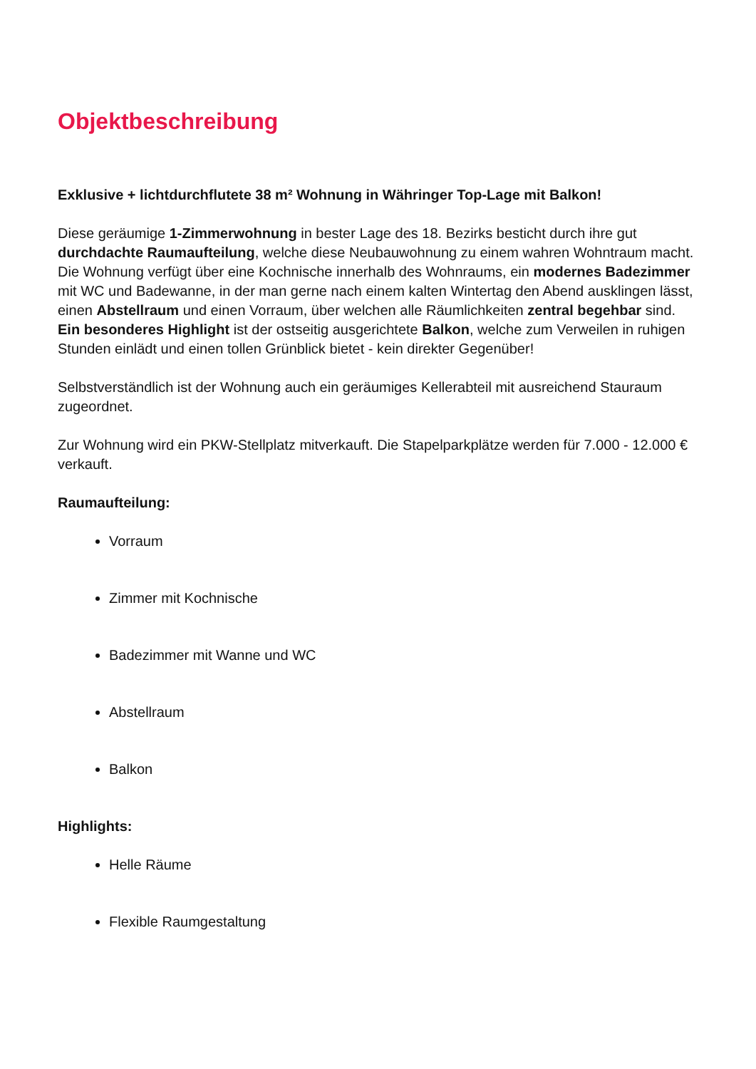Objektbeschreibung
Exklusive + lichtdurchflutete 38 m² Wohnung in Währinger Top-Lage mit Balkon!
Diese geräumige 1-Zimmerwohnung in bester Lage des 18. Bezirks besticht durch ihre gut durchdachte Raumaufteilung, welche diese Neubauwohnung zu einem wahren Wohntraum macht. Die Wohnung verfügt über eine Kochnische innerhalb des Wohnraums, ein modernes Badezimmer mit WC und Badewanne, in der man gerne nach einem kalten Wintertag den Abend ausklingen lässt, einen Abstellraum und einen Vorraum, über welchen alle Räumlichkeiten zentral begehbar sind. Ein besonderes Highlight ist der ostseitig ausgerichtete Balkon, welche zum Verweilen in ruhigen Stunden einlädt und einen tollen Grünblick bietet - kein direkter Gegenüber!
Selbstverständlich ist der Wohnung auch ein geräumiges Kellerabteil mit ausreichend Stauraum zugeordnet.
Zur Wohnung wird ein PKW-Stellplatz mitverkauft. Die Stapelparkplätze werden für 7.000 - 12.000 € verkauft.
Raumaufteilung:
Vorraum
Zimmer mit Kochnische
Badezimmer mit Wanne und WC
Abstellraum
Balkon
Highlights:
Helle Räume
Flexible Raumgestaltung